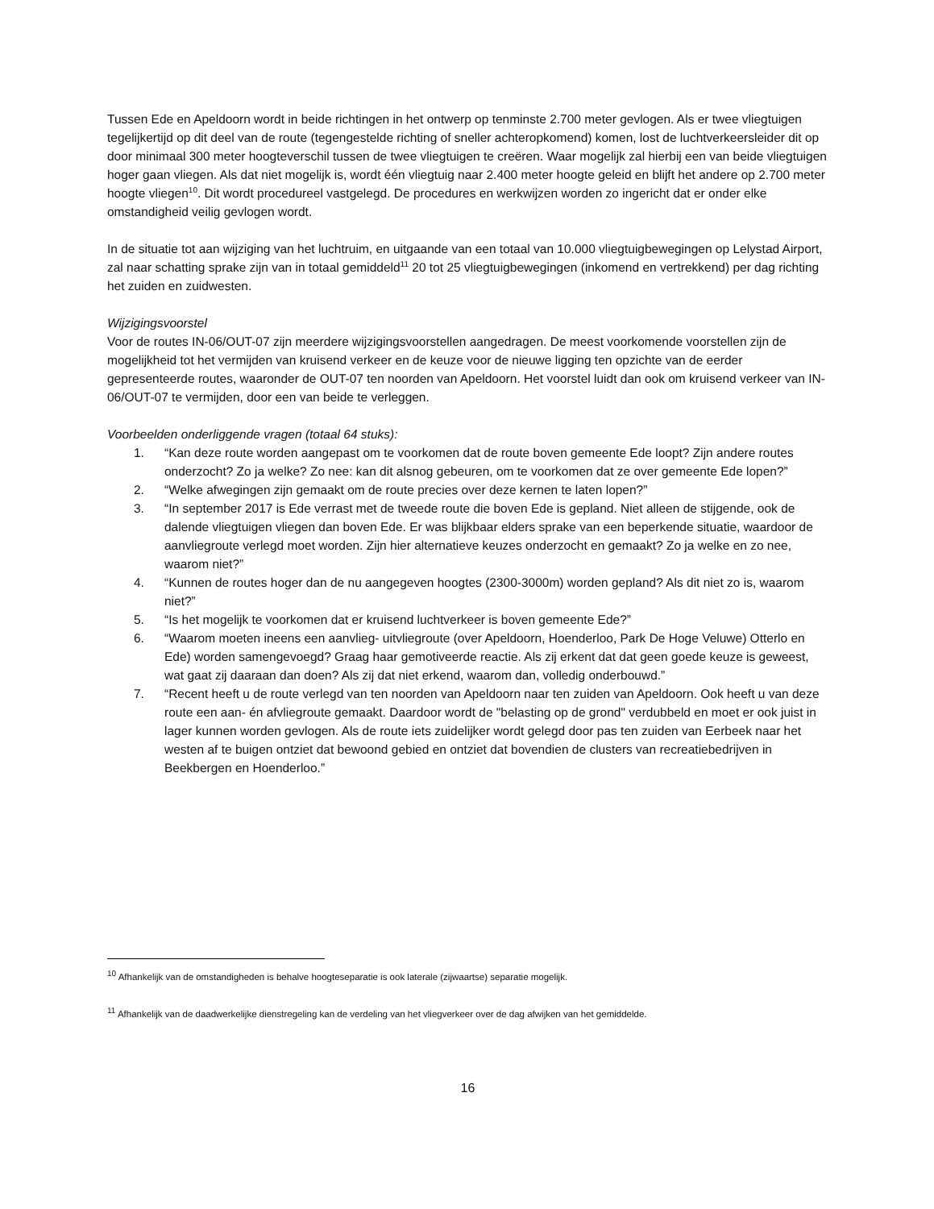Tussen Ede en Apeldoorn wordt in beide richtingen in het ontwerp op tenminste 2.700 meter gevlogen. Als er twee vliegtuigen tegelijkertijd op dit deel van de route (tegengestelde richting of sneller achteropkomend) komen, lost de luchtverkeersleider dit op door minimaal 300 meter hoogteverschil tussen de twee vliegtuigen te creëren. Waar mogelijk zal hierbij een van beide vliegtuigen hoger gaan vliegen. Als dat niet mogelijk is, wordt één vliegtuig naar 2.400 meter hoogte geleid en blijft het andere op 2.700 meter hoogte vliegen<sup>10</sup>. Dit wordt procedureel vastgelegd. De procedures en werkwijzen worden zo ingericht dat er onder elke omstandigheid veilig gevlogen wordt.
In de situatie tot aan wijziging van het luchtruim, en uitgaande van een totaal van 10.000 vliegtuigbewegingen op Lelystad Airport, zal naar schatting sprake zijn van in totaal gemiddeld<sup>11</sup> 20 tot 25 vliegtuigbewegingen (inkomend en vertrekkend) per dag richting het zuiden en zuidwesten.
Wijzigingsvoorstel
Voor de routes IN-06/OUT-07 zijn meerdere wijzigingsvoorstellen aangedragen. De meest voorkomende voorstellen zijn de mogelijkheid tot het vermijden van kruisend verkeer en de keuze voor de nieuwe ligging ten opzichte van de eerder gepresenteerde routes, waaronder de OUT-07 ten noorden van Apeldoorn. Het voorstel luidt dan ook om kruisend verkeer van IN-06/OUT-07 te vermijden, door een van beide te verleggen.
Voorbeelden onderliggende vragen (totaal 64 stuks):
1. “Kan deze route worden aangepast om te voorkomen dat de route boven gemeente Ede loopt? Zijn andere routes onderzocht? Zo ja welke? Zo nee: kan dit alsnog gebeuren, om te voorkomen dat ze over gemeente Ede lopen?”
2. “Welke afwegingen zijn gemaakt om de route precies over deze kernen te laten lopen?”
3. “In september 2017 is Ede verrast met de tweede route die boven Ede is gepland. Niet alleen de stijgende, ook de dalende vliegtuigen vliegen dan boven Ede. Er was blijkbaar elders sprake van een beperkende situatie, waardoor de aanvliegroute verlegd moet worden. Zijn hier alternatieve keuzes onderzocht en gemaakt? Zo ja welke en zo nee, waarom niet?”
4. “Kunnen de routes hoger dan de nu aangegeven hoogtes (2300-3000m) worden gepland? Als dit niet zo is, waarom niet?”
5. “Is het mogelijk te voorkomen dat er kruisend luchtverkeer is boven gemeente Ede?”
6. “Waarom moeten ineens een aanvlieg- uitvliegroute (over Apeldoorn, Hoenderloo, Park De Hoge Veluwe) Otterlo en Ede) worden samengevoegd? Graag haar gemotiveerde reactie. Als zij erkent dat dat geen goede keuze is geweest, wat gaat zij daaraan dan doen? Als zij dat niet erkend, waarom dan, volledig onderbouwd.”
7. “Recent heeft u de route verlegd van ten noorden van Apeldoorn naar ten zuiden van Apeldoorn. Ook heeft u van deze route een aan- én afvliegroute gemaakt. Daardoor wordt de "belasting op de grond" verdubbeld en moet er ook juist in lager kunnen worden gevlogen. Als de route iets zuidelijker wordt gelegd door pas ten zuiden van Eerbeek naar het westen af te buigen ontziet dat bewoond gebied en ontziet dat bovendien de clusters van recreatiebedrijven in Beekbergen en Hoenderloo.”
<sup>10</sup> Afhankelijk van de omstandigheden is behalve hoogteseparatie is ook laterale (zijwaartse) separatie mogelijk.
<sup>11</sup> Afhankelijk van de daadwerkelijke dienstregeling kan de verdeling van het vliegverkeer over de dag afwijken van het gemiddelde.
16